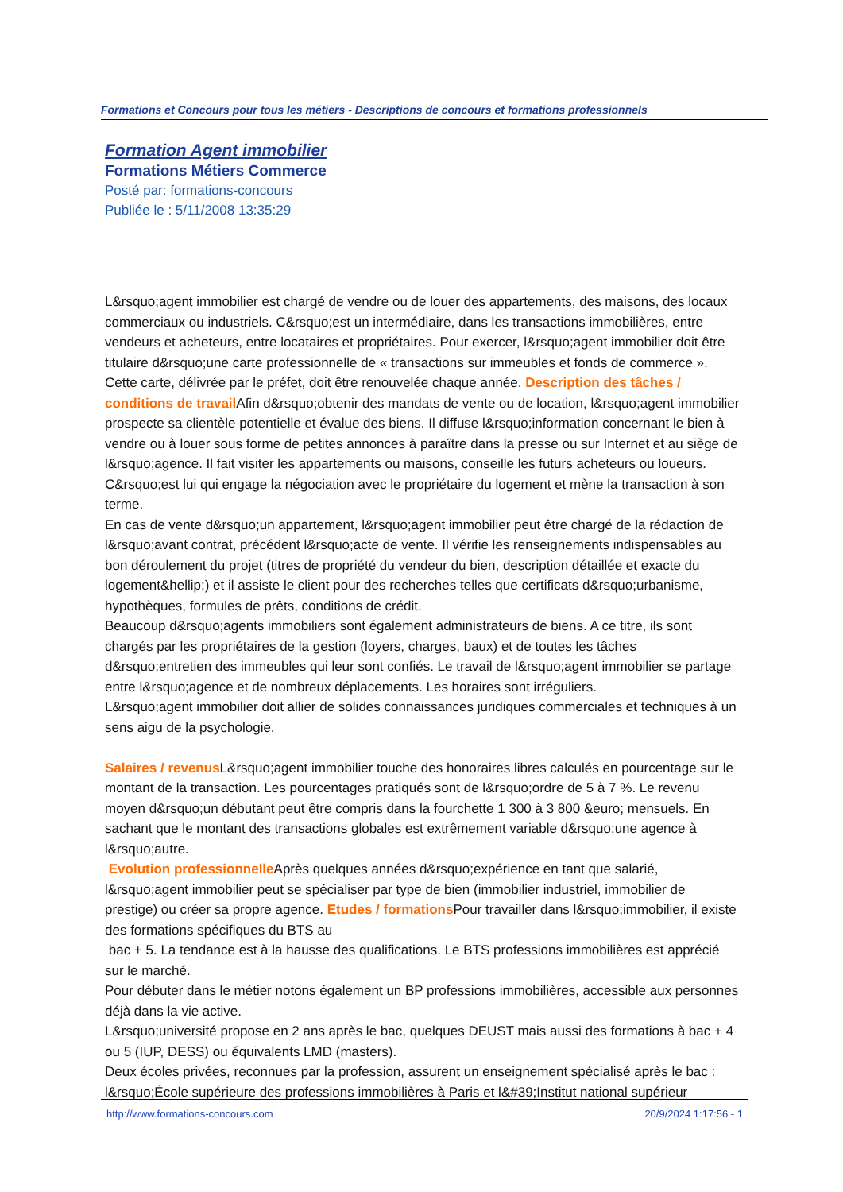Formations et Concours pour tous les métiers - Descriptions de concours et formations professionnels
Formation Agent immobilier
Formations Métiers Commerce
Posté par: formations-concours
Publiée le : 5/11/2008 13:35:29
L&rsquo;agent immobilier est chargé de vendre ou de louer des appartements, des maisons, des locaux commerciaux ou industriels. C&rsquo;est un intermédiaire, dans les transactions immobilières, entre vendeurs et acheteurs, entre locataires et propriétaires. Pour exercer, l&rsquo;agent immobilier doit être titulaire d&rsquo;une carte professionnelle de « transactions sur immeubles et fonds de commerce ». Cette carte, délivrée par le préfet, doit être renouvelée chaque année. Description des tâches / conditions de travail Afin d&rsquo;obtenir des mandats de vente ou de location, l&rsquo;agent immobilier prospecte sa clientèle potentielle et évalue des biens. Il diffuse l&rsquo;information concernant le bien à vendre ou à louer sous forme de petites annonces à paraître dans la presse ou sur Internet et au siège de l&rsquo;agence. Il fait visiter les appartements ou maisons, conseille les futurs acheteurs ou loueurs. C&rsquo;est lui qui engage la négociation avec le propriétaire du logement et mène la transaction à son terme.
En cas de vente d&rsquo;un appartement, l&rsquo;agent immobilier peut être chargé de la rédaction de l&rsquo;avant contrat, précédent l&rsquo;acte de vente. Il vérifie les renseignements indispensables au bon déroulement du projet (titres de propriété du vendeur du bien, description détaillée et exacte du logement&hellip;) et il assiste le client pour des recherches telles que certificats d&rsquo;urbanisme, hypothèques, formules de prêts, conditions de crédit.
Beaucoup d&rsquo;agents immobiliers sont également administrateurs de biens. A ce titre, ils sont chargés par les propriétaires de la gestion (loyers, charges, baux) et de toutes les tâches d&rsquo;entretien des immeubles qui leur sont confiés. Le travail de l&rsquo;agent immobilier se partage entre l&rsquo;agence et de nombreux déplacements. Les horaires sont irréguliers.
L&rsquo;agent immobilier doit allier de solides connaissances juridiques commerciales et techniques à un sens aigu de la psychologie.
Salaires / revenus L&rsquo;agent immobilier touche des honoraires libres calculés en pourcentage sur le montant de la transaction. Les pourcentages pratiqués sont de l&rsquo;ordre de 5 à 7 %. Le revenu moyen d&rsquo;un débutant peut être compris dans la fourchette 1 300 à 3 800 &euro; mensuels. En sachant que le montant des transactions globales est extrêmement variable d&rsquo;une agence à l&rsquo;autre.
Evolution professionnelle Après quelques années d&rsquo;expérience en tant que salarié, l&rsquo;agent immobilier peut se spécialiser par type de bien (immobilier industriel, immobilier de prestige) ou créer sa propre agence. Etudes / formations Pour travailler dans l&rsquo;immobilier, il existe des formations spécifiques du BTS au
bac + 5. La tendance est à la hausse des qualifications. Le BTS professions immobilières est apprécié sur le marché.
Pour débuter dans le métier notons également un BP professions immobilières, accessible aux personnes déjà dans la vie active.
L&rsquo;université propose en 2 ans après le bac, quelques DEUST mais aussi des formations à bac + 4 ou 5 (IUP, DESS) ou équivalents LMD (masters).
Deux écoles privées, reconnues par la profession, assurent un enseignement spécialisé après le bac : l&rsquo;École supérieure des professions immobilières à Paris et l&#39;Institut national supérieur
http://www.formations-concours.com 20/9/2024 1:17:56 - 1